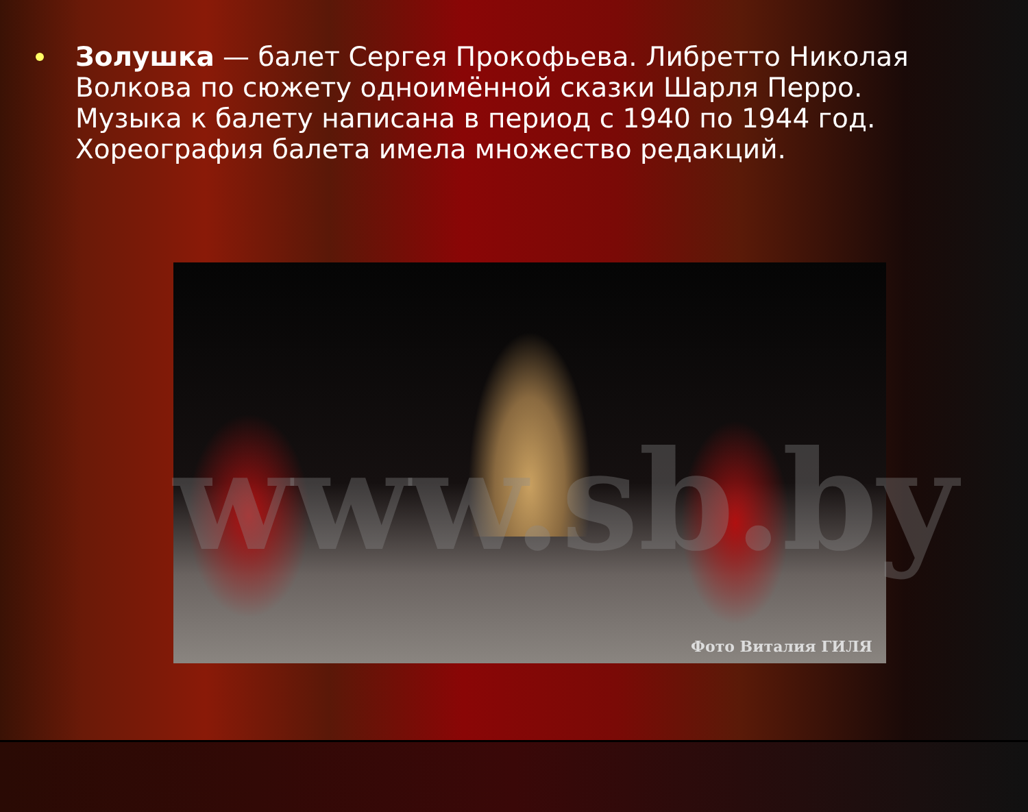Золушка — балет Сергея Прокофьева. Либретто Николая Волкова по сюжету одноимённой сказки Шарля Перро. Музыка к балету написана в период с 1940 по 1944 год. Хореография балета имела множество редакций.
www.sb.by
Фото Виталия ГИЛЯ